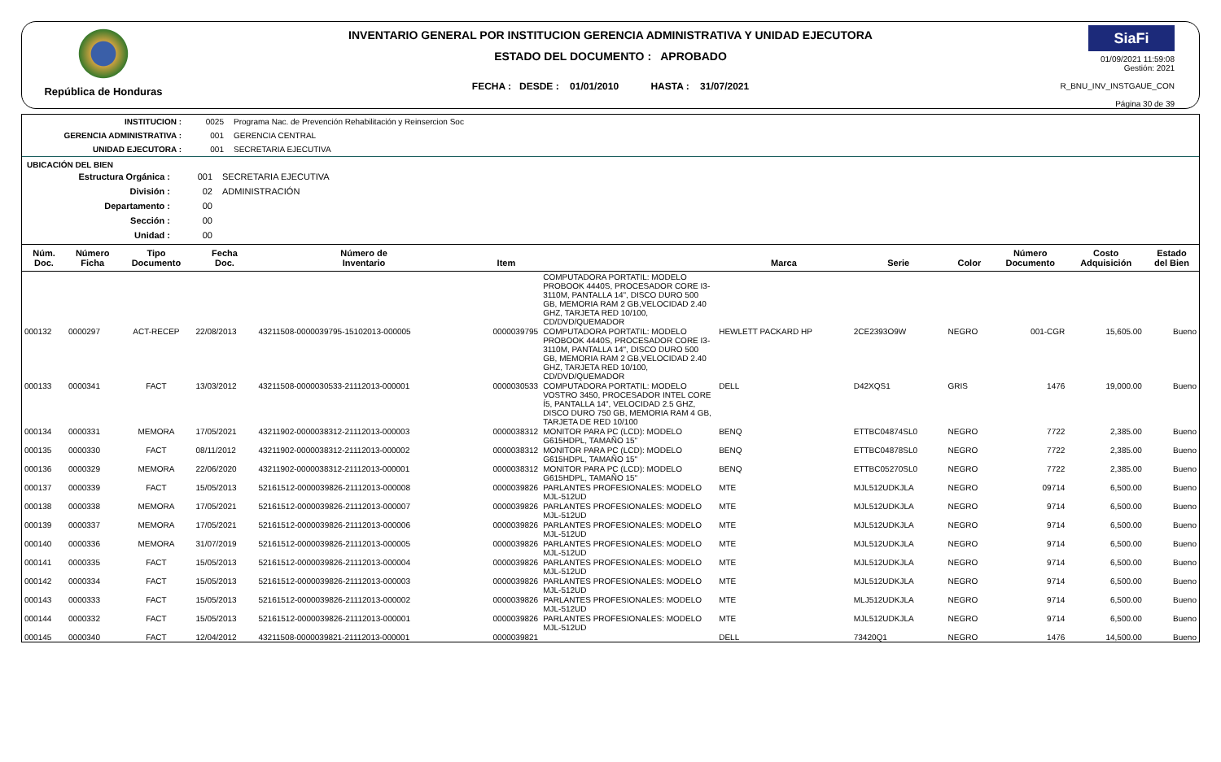República de Honduras INVENTARIO GENERAL POR INSTITUCION GERENCIA ADMINISTRATIVA Y UNIDAD EJECUTORA
ESTADO DEL DOCUMENTO : APROBADO
FECHA : DESDE : 01/01/2010 HASTA : 31/07/2021
SiaFi
01/09/2021 11:59:08
Gestión: 2021
R_BNU_INV_INSTGAUE_CON
Página 30 de 39
| INSTITUCION : | 0025 | Programa Nac. de Prevención Rehabilitación y Reinsercion Soc |
| GERENCIA ADMINISTRATIVA : | 001 | GERENCIA CENTRAL |
| UNIDAD EJECUTORA : | 001 | SECRETARIA EJECUTIVA |
UBICACIÓN DEL BIEN
| Estructura Orgánica : | 001 | SECRETARIA EJECUTIVA |
| División : | 02 | ADMINISTRACIÓN |
| Departamento : | 00 | |
| Sección : | 00 | |
| Unidad : | 00 | |
| Núm. Doc. | Número Ficha | Tipo Documento | Fecha Doc. | Número de Inventario | Item | | Marca | Serie | Color | Número Documento | Costo Adquisición | Estado del Bien |
| --- | --- | --- | --- | --- | --- | --- | --- | --- | --- | --- | --- | --- |
| | | | | | | COMPUTADORA PORTATIL: MODELO PROBOOK 4440S, PROCESADOR CORE I3-3110M, PANTALLA 14", DISCO DURO 500 GB, MEMORIA RAM 2 GB,VELOCIDAD 2.40 GHZ, TARJETA RED 10/100, CD/DVD/QUEMADOR | | | | | | |
| 000132 | 0000297 | ACT-RECEP | 22/08/2013 | 43211508-0000039795-15102013-000005 | 0000039795 | COMPUTADORA PORTATIL: MODELO PROBOOK 4440S, PROCESADOR CORE I3-3110M, PANTALLA 14", DISCO DURO 500 GB, MEMORIA RAM 2 GB,VELOCIDAD 2.40 GHZ, TARJETA RED 10/100, CD/DVD/QUEMADOR | HEWLETT PACKARD HP | 2CE2393O9W | NEGRO | 001-CGR | 15,605.00 | Bueno |
| 000133 | 0000341 | FACT | 13/03/2012 | 43211508-0000030533-21112013-000001 | 0000030533 | COMPUTADORA PORTATIL: MODELO VOSTRO 3450, PROCESADOR INTEL CORE Í5, PANTALLA 14", VELOCIDAD 2.5 GHZ, DISCO DURO 750 GB, MEMORIA RAM 4 GB, TARJETA DE RED 10/100 | DELL | D42XQS1 | GRIS | 1476 | 19,000.00 | Bueno |
| 000134 | 0000331 | MEMORA | 17/05/2021 | 43211902-0000038312-21112013-000003 | 0000038312 | MONITOR PARA PC (LCD): MODELO G615HDPL, TAMAÑO 15" | BENQ | ETTBC04874SL0 | NEGRO | 7722 | 2,385.00 | Bueno |
| 000135 | 0000330 | FACT | 08/11/2012 | 43211902-0000038312-21112013-000002 | 0000038312 | MONITOR PARA PC (LCD): MODELO G615HDPL, TAMAÑO 15" | BENQ | ETTBC04878SL0 | NEGRO | 7722 | 2,385.00 | Bueno |
| 000136 | 0000329 | MEMORA | 22/06/2020 | 43211902-0000038312-21112013-000001 | 0000038312 | MONITOR PARA PC (LCD): MODELO G615HDPL, TAMAÑO 15" | BENQ | ETTBC05270SL0 | NEGRO | 7722 | 2,385.00 | Bueno |
| 000137 | 0000339 | FACT | 15/05/2013 | 52161512-0000039826-21112013-000008 | 0000039826 | PARLANTES PROFESIONALES: MODELO MJL-512UD | MTE | MJL512UDKJLA | NEGRO | 09714 | 6,500.00 | Bueno |
| 000138 | 0000338 | MEMORA | 17/05/2021 | 52161512-0000039826-21112013-000007 | 0000039826 | PARLANTES PROFESIONALES: MODELO MJL-512UD | MTE | MJL512UDKJLA | NEGRO | 9714 | 6,500.00 | Bueno |
| 000139 | 0000337 | MEMORA | 17/05/2021 | 52161512-0000039826-21112013-000006 | 0000039826 | PARLANTES PROFESIONALES: MODELO MJL-512UD | MTE | MJL512UDKJLA | NEGRO | 9714 | 6,500.00 | Bueno |
| 000140 | 0000336 | MEMORA | 31/07/2019 | 52161512-0000039826-21112013-000005 | 0000039826 | PARLANTES PROFESIONALES: MODELO MJL-512UD | MTE | MJL512UDKJLA | NEGRO | 9714 | 6,500.00 | Bueno |
| 000141 | 0000335 | FACT | 15/05/2013 | 52161512-0000039826-21112013-000004 | 0000039826 | PARLANTES PROFESIONALES: MODELO MJL-512UD | MTE | MJL512UDKJLA | NEGRO | 9714 | 6,500.00 | Bueno |
| 000142 | 0000334 | FACT | 15/05/2013 | 52161512-0000039826-21112013-000003 | 0000039826 | PARLANTES PROFESIONALES: MODELO MJL-512UD | MTE | MJL512UDKJLA | NEGRO | 9714 | 6,500.00 | Bueno |
| 000143 | 0000333 | FACT | 15/05/2013 | 52161512-0000039826-21112013-000002 | 0000039826 | PARLANTES PROFESIONALES: MODELO MJL-512UD | MTE | MLJ512UDKJLA | NEGRO | 9714 | 6,500.00 | Bueno |
| 000144 | 0000332 | FACT | 15/05/2013 | 52161512-0000039826-21112013-000001 | 0000039826 | PARLANTES PROFESIONALES: MODELO MJL-512UD | MTE | MJL512UDKJLA | NEGRO | 9714 | 6,500.00 | Bueno |
| 000145 | 0000340 | FACT | 12/04/2012 | 43211508-0000039821-21112013-000001 | 0000039821 | | DELL | 73420Q1 | NEGRO | 1476 | 14,500.00 | Bueno |